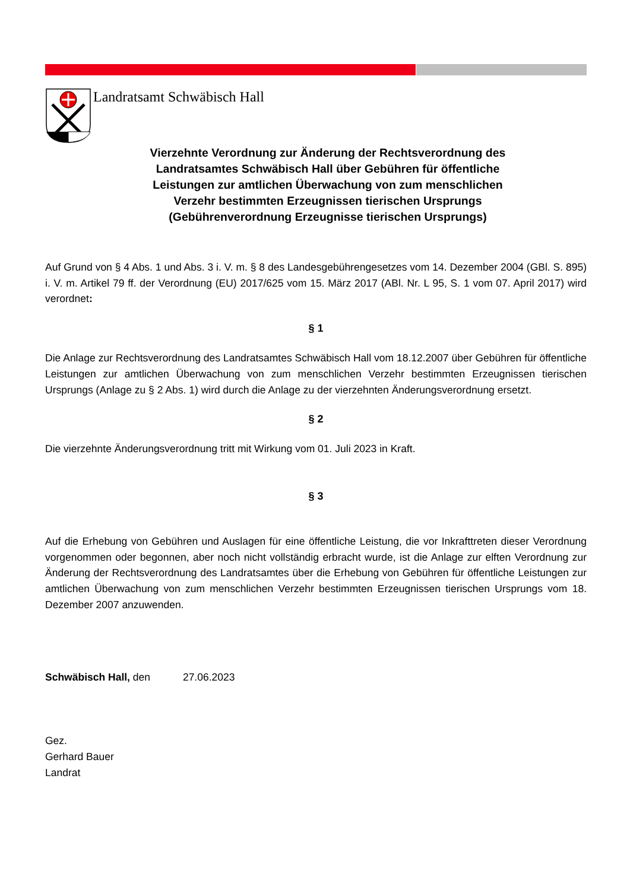Landratsamt Schwäbisch Hall
Vierzehnte Verordnung zur Änderung der Rechtsverordnung des
Landratsamtes Schwäbisch Hall über Gebühren für öffentliche
Leistungen zur amtlichen Überwachung von zum menschlichen
Verzehr bestimmten Erzeugnissen tierischen Ursprungs
(Gebührenverordnung Erzeugnisse tierischen Ursprungs)
Auf Grund von § 4 Abs. 1 und Abs. 3 i. V. m. § 8 des Landesgebührengesetzes vom 14. Dezember 2004 (GBl. S. 895) i. V. m. Artikel 79 ff. der Verordnung (EU) 2017/625 vom 15. März 2017 (ABl. Nr. L 95, S. 1 vom 07. April 2017) wird verordnet:
§ 1
Die Anlage zur Rechtsverordnung des Landratsamtes Schwäbisch Hall vom 18.12.2007 über Gebühren für öffentliche Leistungen zur amtlichen Überwachung von zum menschlichen Verzehr bestimmten Erzeugnissen tierischen Ursprungs (Anlage zu § 2 Abs. 1) wird durch die Anlage zu der vierzehnten Änderungsverordnung ersetzt.
§ 2
Die vierzehnte Änderungsverordnung tritt mit Wirkung vom 01. Juli 2023 in Kraft.
§ 3
Auf die Erhebung von Gebühren und Auslagen für eine öffentliche Leistung, die vor Inkrafttreten dieser Verordnung vorgenommen oder begonnen, aber noch nicht vollständig erbracht wurde, ist die Anlage zur elften Verordnung zur Änderung der Rechtsverordnung des Landratsamtes über die Erhebung von Gebühren für öffentliche Leistungen zur amtlichen Überwachung von zum menschlichen Verzehr bestimmten Erzeugnissen tierischen Ursprungs vom 18. Dezember 2007 anzuwenden.
Schwäbisch Hall, den 27.06.2023
Gez.
Gerhard Bauer
Landrat